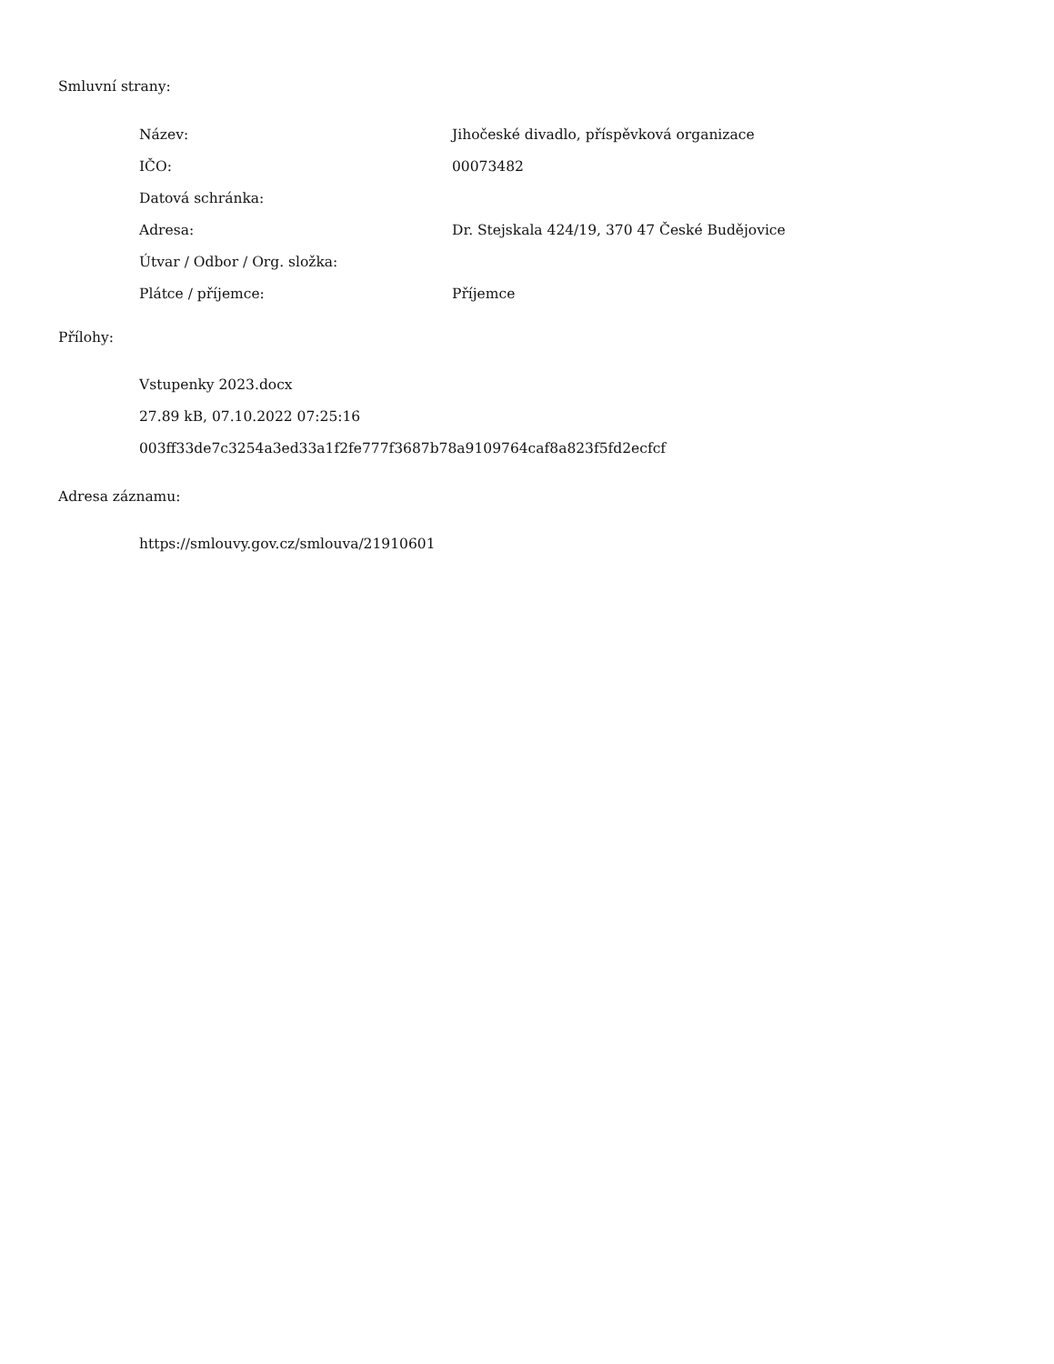Smluvní strany:
| Název: | Jihočeské divadlo, příspěvková organizace |
| IČO: | 00073482 |
| Datová schránka: | |
| Adresa: | Dr. Stejskala 424/19, 370 47 České Budějovice |
| Útvar / Odbor / Org. složka: | |
| Plátce / příjemce: | Příjemce |
Přílohy:
Vstupenky 2023.docx
27.89 kB, 07.10.2022 07:25:16
003ff33de7c3254a3ed33a1f2fe777f3687b78a9109764caf8a823f5fd2ecfcf
Adresa záznamu:
https://smlouvy.gov.cz/smlouva/21910601